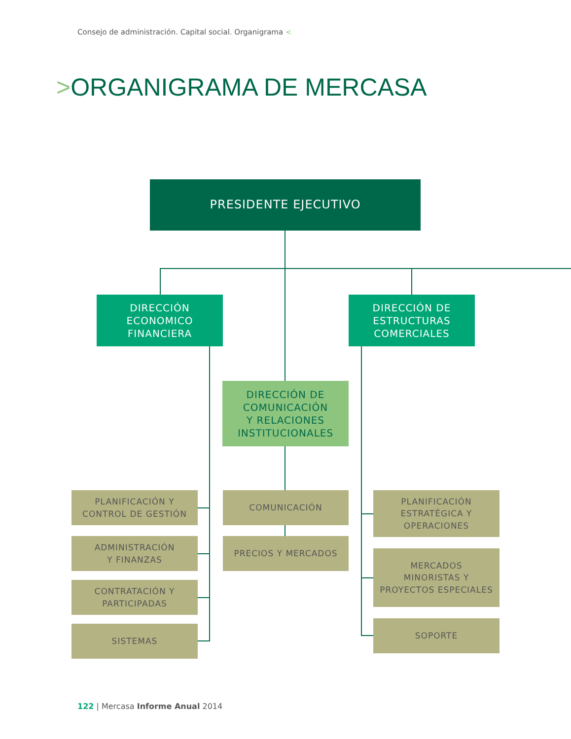Consejo de administración. Capital social. Organigrama <
>ORGANIGRAMA DE MERCASA
PRESIDENTE EJECUTIVO
DIRECCIÓN
ECONOMICO
FINANCIERA
DIRECCIÓN DE
ESTRUCTURAS
COMERCIALES
DIRECCIÓN DE
COMUNICACIÓN
Y RELACIONES
INSTITUCIONALES
PLANIFICACIÓN Y
CONTROL DE GESTIÓN
ADMINISTRACIÓN
Y FINANZAS
CONTRATACIÓN Y
PARTICIPADAS
SISTEMAS
COMUNICACIÓN
PRECIOS Y MERCADOS
PLANIFICACIÓN
ESTRATÉGICA Y
OPERACIONES
MERCADOS
MINORISTAS Y
PROYECTOS ESPECIALES
SOPORTE
122 | Mercasa Informe Anual 2014